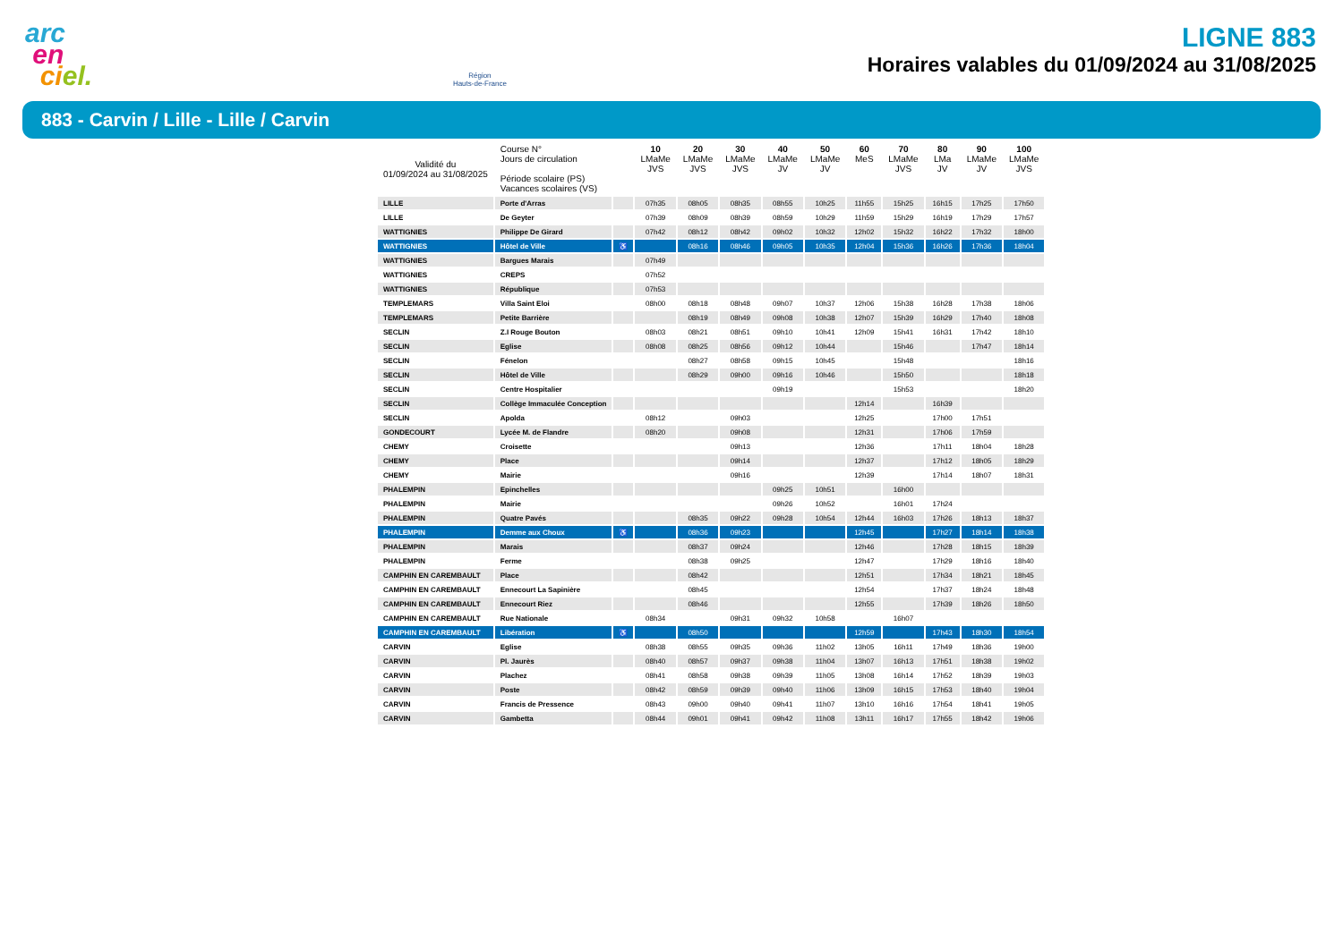arc
en
ci el.
Région
Hauts-de-France
LIGNE 883
Horaires valables du 01/09/2024 au 31/08/2025
883 - Carvin / Lille - Lille / Carvin
| Validité du 01/09/2024 au 31/08/2025 | Course N° Jours de circulation Période scolaire (PS) Vacances scolaires (VS) | | 10 LMaMe JVS | 20 LMaMe JVS | 30 LMaMe JVS | 40 LMaMe JV | 50 LMaMe JV | 60 MeS | 70 LMaMe JVS | 80 LMa JV | 90 LMaMe JV | 100 LMaMe JVS |
| --- | --- | --- | --- | --- | --- | --- | --- | --- | --- | --- | --- | --- |
| LILLE | Porte d'Arras | | 07h35 | 08h05 | 08h35 | 08h55 | 10h25 | 11h55 | 15h25 | 16h15 | 17h25 | 17h50 |
| LILLE | De Geyter | | 07h39 | 08h09 | 08h39 | 08h59 | 10h29 | 11h59 | 15h29 | 16h19 | 17h29 | 17h57 |
| WATTIGNIES | Philippe De Girard | | 07h42 | 08h12 | 08h42 | 09h02 | 10h32 | 12h02 | 15h32 | 16h22 | 17h32 | 18h00 |
| WATTIGNIES | Hôtel de Ville | ♿ | | 08h16 | 08h46 | 09h05 | 10h35 | 12h04 | 15h36 | 16h26 | 17h36 | 18h04 |
| WATTIGNIES | Bargues Marais | | 07h49 | | | | | | | | | |
| WATTIGNIES | CREPS | | 07h52 | | | | | | | | | |
| WATTIGNIES | République | | 07h53 | | | | | | | | | |
| TEMPLEMARS | Villa Saint Eloi | | 08h00 | 08h18 | 08h48 | 09h07 | 10h37 | 12h06 | 15h38 | 16h28 | 17h38 | 18h06 |
| TEMPLEMARS | Petite Barrière | | | 08h19 | 08h49 | 09h08 | 10h38 | 12h07 | 15h39 | 16h29 | 17h40 | 18h08 |
| SECLIN | Z.I Rouge Bouton | | 08h03 | 08h21 | 08h51 | 09h10 | 10h41 | 12h09 | 15h41 | 16h31 | 17h42 | 18h10 |
| SECLIN | Eglise | | 08h08 | 08h25 | 08h56 | 09h12 | 10h44 | | 15h46 | | 17h47 | 18h14 |
| SECLIN | Fénelon | | | 08h27 | 08h58 | 09h15 | 10h45 | | 15h48 | | | 18h16 |
| SECLIN | Hôtel de Ville | | | 08h29 | 09h00 | 09h16 | 10h46 | | 15h50 | | | 18h18 |
| SECLIN | Centre Hospitalier | | | | | 09h19 | | | 15h53 | | | 18h20 |
| SECLIN | Collège Immaculée Conception | | | | | | | 12h14 | | 16h39 | | |
| SECLIN | Apolda | | 08h12 | | 09h03 | | | 12h25 | | 17h00 | 17h51 | |
| GONDECOURT | Lycée M. de Flandre | | 08h20 | | 09h08 | | | 12h31 | | 17h06 | 17h59 | |
| CHEMY | Croisette | | | | 09h13 | | | 12h36 | | 17h11 | 18h04 | 18h28 |
| CHEMY | Place | | | | 09h14 | | | 12h37 | | 17h12 | 18h05 | 18h29 |
| CHEMY | Mairie | | | | 09h16 | | | 12h39 | | 17h14 | 18h07 | 18h31 |
| PHALEMPIN | Epinchelles | | | | | 09h25 | 10h51 | | 16h00 | | | |
| PHALEMPIN | Mairie | | | | | 09h26 | 10h52 | | 16h01 | 17h24 | | |
| PHALEMPIN | Quatre Pavés | | | 08h35 | 09h22 | 09h28 | 10h54 | 12h44 | 16h03 | 17h26 | 18h13 | 18h37 |
| PHALEMPIN | Demme aux Choux | ♿ | | 08h36 | 09h23 | | | 12h45 | | 17h27 | 18h14 | 18h38 |
| PHALEMPIN | Marais | | | 08h37 | 09h24 | | | 12h46 | | 17h28 | 18h15 | 18h39 |
| PHALEMPIN | Ferme | | | 08h38 | 09h25 | | | 12h47 | | 17h29 | 18h16 | 18h40 |
| CAMPHIN EN CAREMBAULT | Place | | | 08h42 | | | | 12h51 | | 17h34 | 18h21 | 18h45 |
| CAMPHIN EN CAREMBAULT | Ennecourt La Sapinière | | | 08h45 | | | | 12h54 | | 17h37 | 18h24 | 18h48 |
| CAMPHIN EN CAREMBAULT | Ennecourt Riez | | | 08h46 | | | | 12h55 | | 17h39 | 18h26 | 18h50 |
| CAMPHIN EN CAREMBAULT | Rue Nationale | | 08h34 | | 09h31 | 09h32 | 10h58 | | 16h07 | | | |
| CAMPHIN EN CAREMBAULT | Libération | ♿ | | 08h50 | | | | 12h59 | | 17h43 | 18h30 | 18h54 |
| CARVIN | Eglise | | 08h38 | 08h55 | 09h35 | 09h36 | 11h02 | 13h05 | 16h11 | 17h49 | 18h36 | 19h00 |
| CARVIN | Pl. Jaurès | | 08h40 | 08h57 | 09h37 | 09h38 | 11h04 | 13h07 | 16h13 | 17h51 | 18h38 | 19h02 |
| CARVIN | Plachez | | 08h41 | 08h58 | 09h38 | 09h39 | 11h05 | 13h08 | 16h14 | 17h52 | 18h39 | 19h03 |
| CARVIN | Poste | | 08h42 | 08h59 | 09h39 | 09h40 | 11h06 | 13h09 | 16h15 | 17h53 | 18h40 | 19h04 |
| CARVIN | Francis de Pressence | | 08h43 | 09h00 | 09h40 | 09h41 | 11h07 | 13h10 | 16h16 | 17h54 | 18h41 | 19h05 |
| CARVIN | Gambetta | | 08h44 | 09h01 | 09h41 | 09h42 | 11h08 | 13h11 | 16h17 | 17h55 | 18h42 | 19h06 |